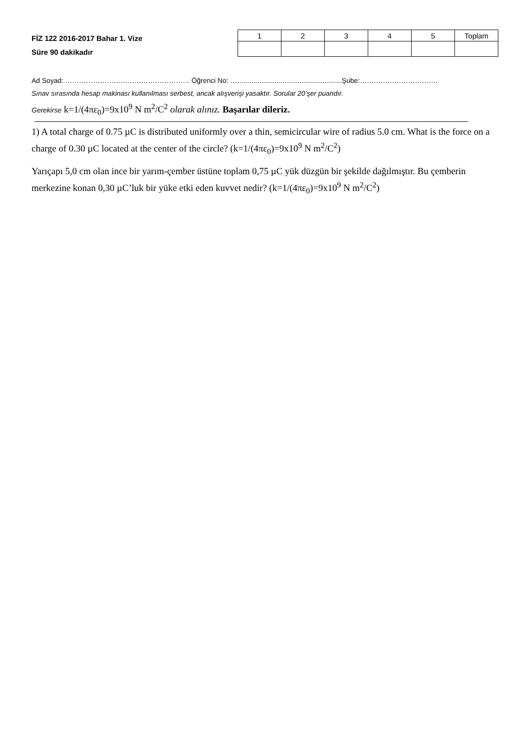FİZ 122 2016-2017 Bahar 1. Vize
Süre 90 dakikadır
| 1 | 2 | 3 | 4 | 5 | Toplam |
Ad Soyad: ……………………………………………… Öğrenci No: ……...................................................Şube:…………………………….
Sınav sırasında hesap makinası kullanılması serbest, ancak alışverişi yasaktır. Sorular 20’şer puandır.
Gerekirse k=1/(4πε<sub>0</sub>)=9x10<sup>9</sup> N m<sup>2</sup>/C<sup>2</sup> olarak alınız. Başarılar dileriz.
1) A total charge of 0.75 µC is distributed uniformly over a thin, semicircular wire of radius 5.0 cm. What is the force on a charge of 0.30 µC located at the center of the circle? (k=1/(4πε<sub>0</sub>)=9x10<sup>9</sup> N m<sup>2</sup>/C<sup>2</sup>)
Yarıçapı 5,0 cm olan ince bir yarım-çember üstüne toplam 0,75 µC yük düzgün bir şekilde dağılmıştır. Bu çemberin merkezine konan 0,30 µC’luk bir yüke etki eden kuvvet nedir? (k=1/(4πε<sub>0</sub>)=9x10<sup>9</sup> N m<sup>2</sup>/C<sup>2</sup>)